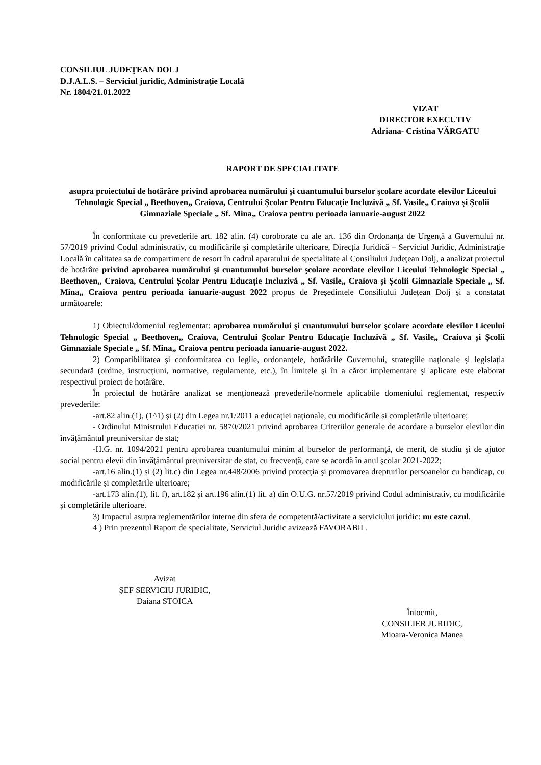CONSILIUL JUDEŢEAN DOLJ
D.J.A.L.S. – Serviciul juridic, Administraţie Locală
Nr. 1804/21.01.2022
VIZAT
DIRECTOR EXECUTIV
Adriana- Cristina VĂRGATU
RAPORT DE SPECIALITATE
asupra proiectului de hotărâre privind aprobarea numărului și cuantumului burselor şcolare acordate elevilor Liceului Tehnologic Special „ Beethoven„ Craiova, Centrului Școlar Pentru Educație Incluzivă „ Sf. Vasile„ Craiova și Școlii Gimnaziale Speciale „ Sf. Mina„ Craiova pentru perioada ianuarie-august 2022
În conformitate cu prevederile art. 182 alin. (4) coroborate cu ale art. 136 din Ordonanța de Urgență a Guvernului nr. 57/2019 privind Codul administrativ, cu modificările şi completările ulterioare, Direcția Juridică – Serviciul Juridic, Administraţie Locală în calitatea sa de compartiment de resort în cadrul aparatului de specialitate al Consiliului Judeţean Dolj, a analizat proiectul de hotărâre privind aprobarea numărului şi cuantumului burselor şcolare acordate elevilor Liceului Tehnologic Special „ Beethoven„ Craiova, Centrului Școlar Pentru Educație Incluzivă „ Sf. Vasile„ Craiova și Școlii Gimnaziale Speciale „ Sf. Mina„ Craiova pentru perioada ianuarie-august 2022 propus de Președintele Consiliului Județean Dolj și a constatat următoarele:
1) Obiectul/domeniul reglementat: aprobarea numărului şi cuantumului burselor şcolare acordate elevilor Liceului Tehnologic Special „ Beethoven„ Craiova, Centrului Școlar Pentru Educație Incluzivă „ Sf. Vasile„ Craiova și Școlii Gimnaziale Speciale „ Sf. Mina„ Craiova pentru perioada ianuarie-august 2022.
2) Compatibilitatea şi conformitatea cu legile, ordonanţele, hotărârile Guvernului, strategiile naționale și legislația secundară (ordine, instrucțiuni, normative, regulamente, etc.), în limitele şi în a căror implementare şi aplicare este elaborat respectivul proiect de hotărâre.
În proiectul de hotărâre analizat se menționează prevederile/normele aplicabile domeniului reglementat, respectiv prevederile:
-art.82 alin.(1), (1^1) și (2) din Legea nr.1/2011 a educației naționale, cu modificările și completările ulterioare;
- Ordinului Ministrului Educației nr. 5870/2021 privind aprobarea Criteriilor generale de acordare a burselor elevilor din învăţământul preuniversitar de stat;
-H.G. nr. 1094/2021 pentru aprobarea cuantumului minim al burselor de performanţă, de merit, de studiu şi de ajutor social pentru elevii din învăţământul preuniversitar de stat, cu frecvenţă, care se acordă în anul şcolar 2021-2022;
-art.16 alin.(1) și (2) lit.c) din Legea nr.448/2006 privind protecţia şi promovarea drepturilor persoanelor cu handicap, cu modificările și completările ulterioare;
-art.173 alin.(1), lit. f), art.182 și art.196 alin.(1) lit. a) din O.U.G. nr.57/2019 privind Codul administrativ, cu modificările și completările ulterioare.
3) Impactul asupra reglementărilor interne din sfera de competență/activitate a serviciului juridic: nu este cazul.
4 ) Prin prezentul Raport de specialitate, Serviciul Juridic avizează FAVORABIL.
Avizat
ȘEF SERVICIU JURIDIC,
Daiana STOICA
Întocmit,
CONSILIER JURIDIC,
Mioara-Veronica Manea